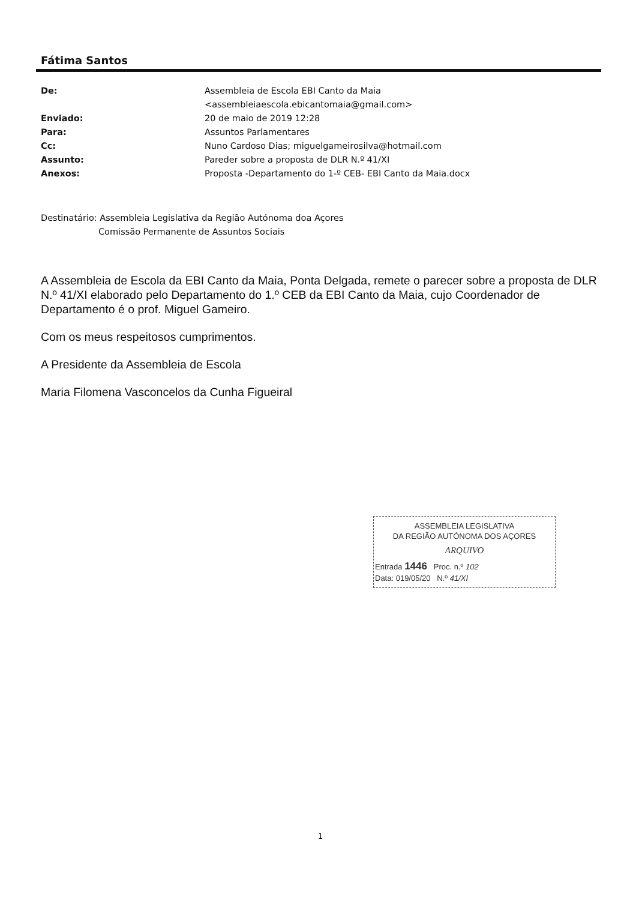Fátima Santos
| De: | Assembleia de Escola EBI Canto da Maia <assembleiaescola.ebicantomaia@gmail.com> |
| Enviado: | 20 de maio de 2019 12:28 |
| Para: | Assuntos Parlamentares |
| Cc: | Nuno Cardoso Dias; miguelgameirosilva@hotmail.com |
| Assunto: | Pareder sobre a proposta de DLR N.º 41/XI |
| Anexos: | Proposta -Departamento do 1-º CEB- EBI Canto da Maia.docx |
Destinatário: Assembleia Legislativa da Região Autónoma doa Açores
Comissão Permanente de Assuntos Sociais
A Assembleia de Escola da EBI Canto da Maia, Ponta Delgada, remete o parecer sobre a proposta de DLR N.º 41/XI elaborado pelo Departamento do 1.º CEB da EBI Canto da Maia, cujo Coordenador de Departamento é o prof. Miguel Gameiro.
Com os meus respeitosos cumprimentos.
A Presidente da Assembleia de Escola
Maria Filomena Vasconcelos da Cunha Figueiral
ASSEMBLEIA LEGISLATIVA
DA REGIÃO AUTÓNOMA DOS AÇORES
ARQUIVO
Entrada 1446 Proc. n.º 102
Data: 019/05/20 N.º 41/XI
1